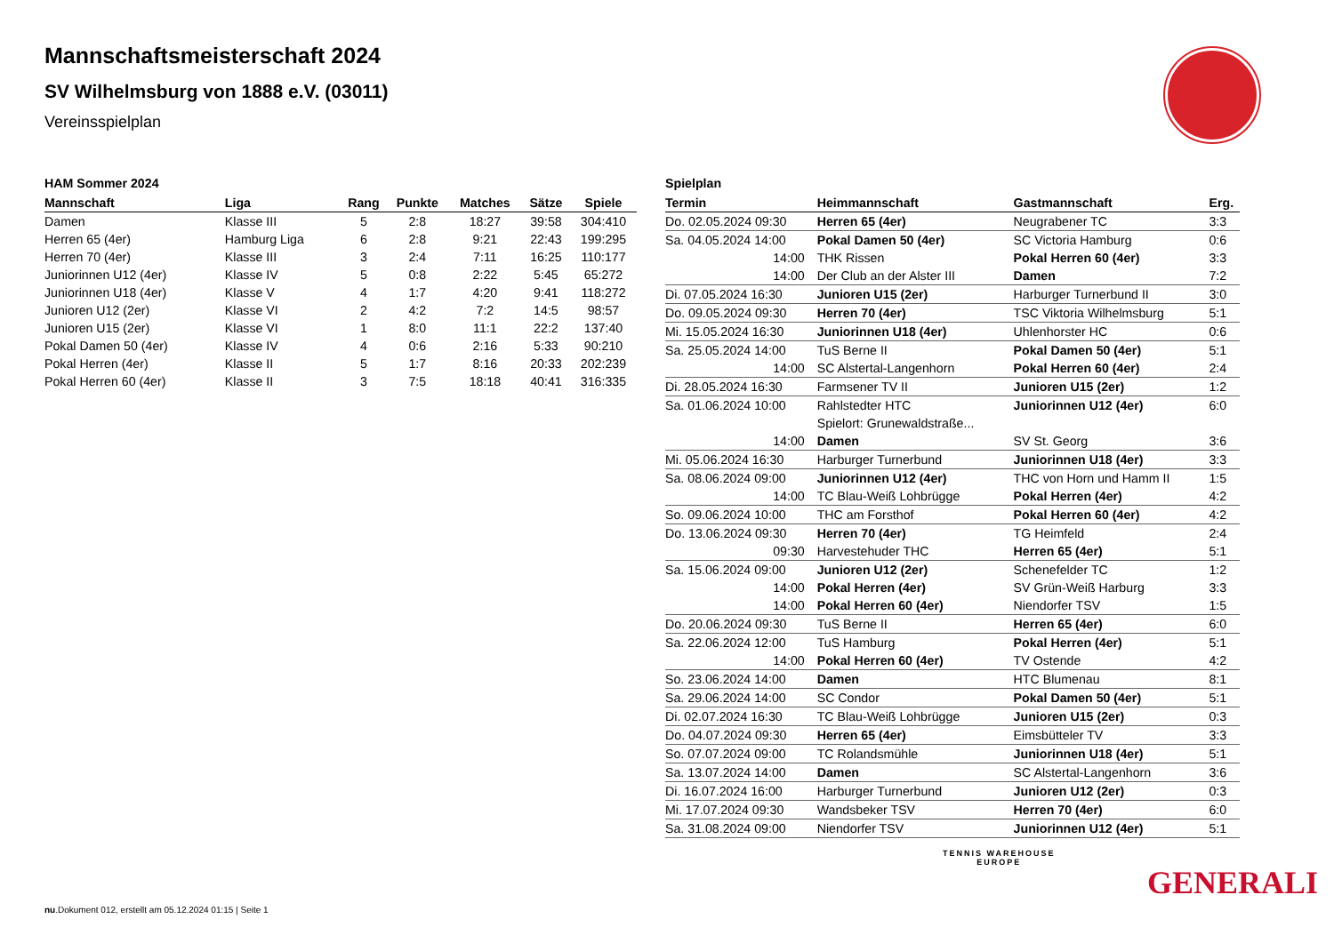Mannschaftsmeisterschaft 2024
SV Wilhelmsburg von 1888 e.V. (03011)
Vereinsspielplan
HAM Sommer 2024
| Mannschaft | Liga | Rang | Punkte | Matches | Sätze | Spiele |
| --- | --- | --- | --- | --- | --- | --- |
| Damen | Klasse III | 5 | 2:8 | 18:27 | 39:58 | 304:410 |
| Herren 65 (4er) | Hamburg Liga | 6 | 2:8 | 9:21 | 22:43 | 199:295 |
| Herren 70 (4er) | Klasse III | 3 | 2:4 | 7:11 | 16:25 | 110:177 |
| Juniorinnen U12 (4er) | Klasse IV | 5 | 0:8 | 2:22 | 5:45 | 65:272 |
| Juniorinnen U18 (4er) | Klasse V | 4 | 1:7 | 4:20 | 9:41 | 118:272 |
| Junioren U12 (2er) | Klasse VI | 2 | 4:2 | 7:2 | 14:5 | 98:57 |
| Junioren U15 (2er) | Klasse VI | 1 | 8:0 | 11:1 | 22:2 | 137:40 |
| Pokal Damen 50 (4er) | Klasse IV | 4 | 0:6 | 2:16 | 5:33 | 90:210 |
| Pokal Herren (4er) | Klasse II | 5 | 1:7 | 8:16 | 20:33 | 202:239 |
| Pokal Herren 60 (4er) | Klasse II | 3 | 7:5 | 18:18 | 40:41 | 316:335 |
Spielplan
| Termin | Heimmannschaft | Gastmannschaft | Erg. |
| --- | --- | --- | --- |
| Do. 02.05.2024 09:30 | Herren 65 (4er) | Neugrabener TC | 3:3 |
| Sa. 04.05.2024 14:00 | Pokal Damen 50 (4er) | SC Victoria Hamburg | 0:6 |
| 14:00 | THK Rissen | Pokal Herren 60 (4er) | 3:3 |
| 14:00 | Der Club an der Alster III | Damen | 7:2 |
| Di. 07.05.2024 16:30 | Junioren U15 (2er) | Harburger Turnerbund II | 3:0 |
| Do. 09.05.2024 09:30 | Herren 70 (4er) | TSC Viktoria Wilhelmsburg | 5:1 |
| Mi. 15.05.2024 16:30 | Juniorinnen U18 (4er) | Uhlenhorster HC | 0:6 |
| Sa. 25.05.2024 14:00 | TuS Berne II | Pokal Damen 50 (4er) | 5:1 |
| 14:00 | SC Alstertal-Langenhorn | Pokal Herren 60 (4er) | 2:4 |
| Di. 28.05.2024 16:30 | Farmsener TV II | Junioren U15 (2er) | 1:2 |
| Sa. 01.06.2024 10:00 | Rahlstedter HTC | Juniorinnen U12 (4er) | 6:0 |
| | Spielort: Grunewaldstraße... | | |
| 14:00 | Damen | SV St. Georg | 3:6 |
| Mi. 05.06.2024 16:30 | Harburger Turnerbund | Juniorinnen U18 (4er) | 3:3 |
| Sa. 08.06.2024 09:00 | Juniorinnen U12 (4er) | THC von Horn und Hamm II | 1:5 |
| 14:00 | TC Blau-Weiß Lohbrügge | Pokal Herren (4er) | 4:2 |
| So. 09.06.2024 10:00 | THC am Forsthof | Pokal Herren 60 (4er) | 4:2 |
| Do. 13.06.2024 09:30 | Herren 70 (4er) | TG Heimfeld | 2:4 |
| 09:30 | Harvestehuder THC | Herren 65 (4er) | 5:1 |
| Sa. 15.06.2024 09:00 | Junioren U12 (2er) | Schenefelder TC | 1:2 |
| 14:00 | Pokal Herren (4er) | SV Grün-Weiß Harburg | 3:3 |
| 14:00 | Pokal Herren 60 (4er) | Niendorfer TSV | 1:5 |
| Do. 20.06.2024 09:30 | TuS Berne II | Herren 65 (4er) | 6:0 |
| Sa. 22.06.2024 12:00 | TuS Hamburg | Pokal Herren (4er) | 5:1 |
| 14:00 | Pokal Herren 60 (4er) | TV Ostende | 4:2 |
| So. 23.06.2024 14:00 | Damen | HTC Blumenau | 8:1 |
| Sa. 29.06.2024 14:00 | SC Condor | Pokal Damen 50 (4er) | 5:1 |
| Di. 02.07.2024 16:30 | TC Blau-Weiß Lohbrügge | Junioren U15 (2er) | 0:3 |
| Do. 04.07.2024 09:30 | Herren 65 (4er) | Eimsbütteler TV | 3:3 |
| So. 07.07.2024 09:00 | TC Rolandsmühle | Juniorinnen U18 (4er) | 5:1 |
| Sa. 13.07.2024 14:00 | Damen | SC Alstertal-Langenhorn | 3:6 |
| Di. 16.07.2024 16:00 | Harburger Turnerbund | Junioren U12 (2er) | 0:3 |
| Mi. 17.07.2024 09:30 | Wandsbeker TSV | Herren 70 (4er) | 6:0 |
| Sa. 31.08.2024 09:00 | Niendorfer TSV | Juniorinnen U12 (4er) | 5:1 |
TENNIS WAREHOUSE
EUROPE
GENERALI
nu.Dokument 012, erstellt am 05.12.2024 01:15 | Seite 1